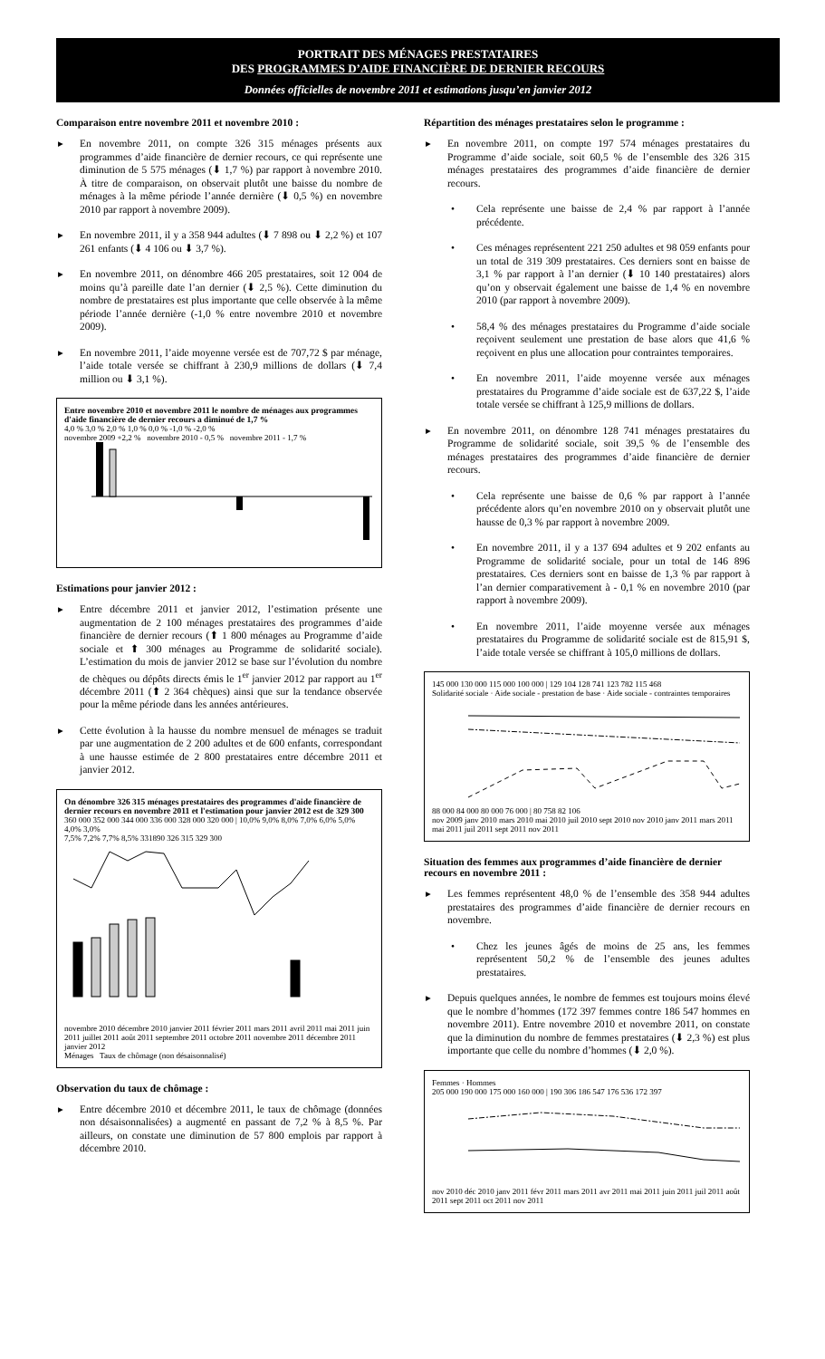PORTRAIT DES MÉNAGES PRESTATAIRES
DES PROGRAMMES D’AIDE FINANCIÈRE DE DERNIER RECOURS
Données officielles de novembre 2011 et estimations jusqu’en janvier 2012
Comparaison entre novembre 2011 et novembre 2010 :
▸ En novembre 2011, on compte 326 315 ménages présents aux programmes d’aide financière de dernier recours, ce qui représente une diminution de 5 575 ménages (⬇ 1,7 %) par rapport à novembre 2010. À titre de comparaison, on observait plutôt une baisse du nombre de ménages à la même période l’année dernière (⬇ 0,5 %) en novembre 2010 par rapport à novembre 2009).
▸ En novembre 2011, il y a 358 944 adultes (⬇ 7 898 ou ⬇ 2,2 %) et 107 261 enfants (⬇ 4 106 ou ⬇ 3,7 %).
▸ En novembre 2011, on dénombre 466 205 prestataires, soit 12 004 de moins qu’à pareille date l’an dernier (⬇ 2,5 %). Cette diminution du nombre de prestataires est plus importante que celle observée à la même période l’année dernière (-1,0 % entre novembre 2010 et novembre 2009).
▸ En novembre 2011, l’aide moyenne versée est de 707,72 $ par ménage, l’aide totale versée se chiffrant à 230,9 millions de dollars (⬇ 7,4 million ou ⬇ 3,1 %).
Entre novembre 2010 et novembre 2011 le nombre de ménages aux programmes d'aide financière de dernier recours a diminué de 1,7 %
4,0 % 3,0 % 2,0 % 1,0 % 0,0 % -1,0 % -2,0 %
novembre 2009 +2,2 % novembre 2010 - 0,5 % novembre 2011 - 1,7 %
Estimations pour janvier 2012 :
▸ Entre décembre 2011 et janvier 2012, l’estimation présente une augmentation de 2 100 ménages prestataires des programmes d’aide financière de dernier recours (⬆ 1 800 ménages au Programme d’aide sociale et ⬆ 300 ménages au Programme de solidarité sociale). L’estimation du mois de janvier 2012 se base sur l’évolution du nombre de chèques ou dépôts directs émis le 1<sup>er</sup> janvier 2012 par rapport au 1<sup>er</sup> décembre 2011 (⬆ 2 364 chèques) ainsi que sur la tendance observée pour la même période dans les années antérieures.
▸ Cette évolution à la hausse du nombre mensuel de ménages se traduit par une augmentation de 2 200 adultes et de 600 enfants, correspondant à une hausse estimée de 2 800 prestataires entre décembre 2011 et janvier 2012.
On dénombre 326 315 ménages prestataires des programmes d'aide financière de dernier recours en novembre 2011 et l'estimation pour janvier 2012 est de 329 300
360 000 352 000 344 000 336 000 328 000 320 000 | 10,0% 9,0% 8,0% 7,0% 6,0% 5,0% 4,0% 3,0%
7,5% 7,2% 7,7% 8,5% 331890 326 315 329 300
novembre 2010 décembre 2010 janvier 2011 février 2011 mars 2011 avril 2011 mai 2011 juin 2011 juillet 2011 août 2011 septembre 2011 octobre 2011 novembre 2011 décembre 2011 janvier 2012
Ménages Taux de chômage (non désaisonnalisé)
Observation du taux de chômage :
▸ Entre décembre 2010 et décembre 2011, le taux de chômage (données non désaisonnalisées) a augmenté en passant de 7,2 % à 8,5 %. Par ailleurs, on constate une diminution de 57 800 emplois par rapport à décembre 2010.
Répartition des ménages prestataires selon le programme :
▸ En novembre 2011, on compte 197 574 ménages prestataires du Programme d’aide sociale, soit 60,5 % de l’ensemble des 326 315 ménages prestataires des programmes d’aide financière de dernier recours.
• Cela représente une baisse de 2,4 % par rapport à l’année précédente.
• Ces ménages représentent 221 250 adultes et 98 059 enfants pour un total de 319 309 prestataires. Ces derniers sont en baisse de 3,1 % par rapport à l’an dernier (⬇ 10 140 prestataires) alors qu’on y observait également une baisse de 1,4 % en novembre 2010 (par rapport à novembre 2009).
• 58,4 % des ménages prestataires du Programme d’aide sociale reçoivent seulement une prestation de base alors que 41,6 % reçoivent en plus une allocation pour contraintes temporaires.
• En novembre 2011, l’aide moyenne versée aux ménages prestataires du Programme d’aide sociale est de 637,22 $, l’aide totale versée se chiffrant à 125,9 millions de dollars.
▸ En novembre 2011, on dénombre 128 741 ménages prestataires du Programme de solidarité sociale, soit 39,5 % de l’ensemble des ménages prestataires des programmes d’aide financière de dernier recours.
• Cela représente une baisse de 0,6 % par rapport à l’année précédente alors qu’en novembre 2010 on y observait plutôt une hausse de 0,3 % par rapport à novembre 2009.
• En novembre 2011, il y a 137 694 adultes et 9 202 enfants au Programme de solidarité sociale, pour un total de 146 896 prestataires. Ces derniers sont en baisse de 1,3 % par rapport à l’an dernier comparativement à - 0,1 % en novembre 2010 (par rapport à novembre 2009).
• En novembre 2011, l’aide moyenne versée aux ménages prestataires du Programme de solidarité sociale est de 815,91 $, l’aide totale versée se chiffrant à 105,0 millions de dollars.
145 000 130 000 115 000 100 000 | 129 104 128 741 123 782 115 468
Solidarité sociale · Aide sociale - prestation de base · Aide sociale - contraintes temporaires
88 000 84 000 80 000 76 000 | 80 758 82 106
nov 2009 janv 2010 mars 2010 mai 2010 juil 2010 sept 2010 nov 2010 janv 2011 mars 2011 mai 2011 juil 2011 sept 2011 nov 2011
Situation des femmes aux programmes d’aide financière de dernier recours en novembre 2011 :
▸ Les femmes représentent 48,0 % de l’ensemble des 358 944 adultes prestataires des programmes d’aide financière de dernier recours en novembre.
• Chez les jeunes âgés de moins de 25 ans, les femmes représentent 50,2 % de l’ensemble des jeunes adultes prestataires.
▸ Depuis quelques années, le nombre de femmes est toujours moins élevé que le nombre d’hommes (172 397 femmes contre 186 547 hommes en novembre 2011). Entre novembre 2010 et novembre 2011, on constate que la diminution du nombre de femmes prestataires (⬇ 2,3 %) est plus importante que celle du nombre d’hommes (⬇ 2,0 %).
Femmes · Hommes
205 000 190 000 175 000 160 000 | 190 306 186 547 176 536 172 397
nov 2010 déc 2010 janv 2011 févr 2011 mars 2011 avr 2011 mai 2011 juin 2011 juil 2011 août 2011 sept 2011 oct 2011 nov 2011